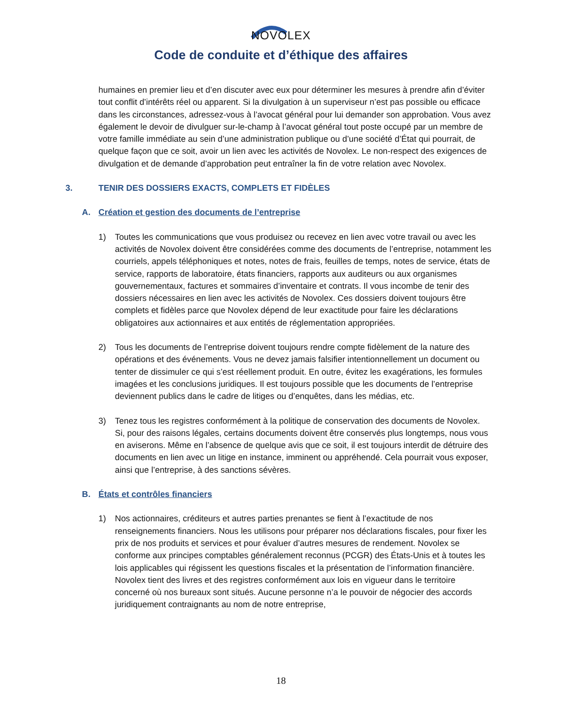NOVOLEX
Code de conduite et d’éthique des affaires
humaines en premier lieu et d’en discuter avec eux pour déterminer les mesures à prendre afin d’éviter tout conflit d’intérêts réel ou apparent. Si la divulgation à un superviseur n’est pas possible ou efficace dans les circonstances, adressez-vous à l’avocat général pour lui demander son approbation. Vous avez également le devoir de divulguer sur-le-champ à l’avocat général tout poste occupé par un membre de votre famille immédiate au sein d’une administration publique ou d’une société d’État qui pourrait, de quelque façon que ce soit, avoir un lien avec les activités de Novolex. Le non-respect des exigences de divulgation et de demande d’approbation peut entraîner la fin de votre relation avec Novolex.
3. TENIR DES DOSSIERS EXACTS, COMPLETS ET FIDÈLES
A. Création et gestion des documents de l’entreprise
1) Toutes les communications que vous produisez ou recevez en lien avec votre travail ou avec les activités de Novolex doivent être considérées comme des documents de l’entreprise, notamment les courriels, appels téléphoniques et notes, notes de frais, feuilles de temps, notes de service, états de service, rapports de laboratoire, états financiers, rapports aux auditeurs ou aux organismes gouvernementaux, factures et sommaires d’inventaire et contrats. Il vous incombe de tenir des dossiers nécessaires en lien avec les activités de Novolex. Ces dossiers doivent toujours être complets et fidèles parce que Novolex dépend de leur exactitude pour faire les déclarations obligatoires aux actionnaires et aux entités de réglementation appropriées.
2) Tous les documents de l’entreprise doivent toujours rendre compte fidèlement de la nature des opérations et des événements. Vous ne devez jamais falsifier intentionnellement un document ou tenter de dissimuler ce qui s’est réellement produit. En outre, évitez les exagérations, les formules imagées et les conclusions juridiques. Il est toujours possible que les documents de l’entreprise deviennent publics dans le cadre de litiges ou d’enquêtes, dans les médias, etc.
3) Tenez tous les registres conformément à la politique de conservation des documents de Novolex. Si, pour des raisons légales, certains documents doivent être conservés plus longtemps, nous vous en aviserons. Même en l’absence de quelque avis que ce soit, il est toujours interdit de détruire des documents en lien avec un litige en instance, imminent ou appréhendé. Cela pourrait vous exposer, ainsi que l’entreprise, à des sanctions sévères.
B. États et contrôles financiers
1) Nos actionnaires, créditeurs et autres parties prenantes se fient à l’exactitude de nos renseignements financiers. Nous les utilisons pour préparer nos déclarations fiscales, pour fixer les prix de nos produits et services et pour évaluer d’autres mesures de rendement. Novolex se conforme aux principes comptables généralement reconnus (PCGR) des États-Unis et à toutes les lois applicables qui régissent les questions fiscales et la présentation de l’information financière. Novolex tient des livres et des registres conformément aux lois en vigueur dans le territoire concerné où nos bureaux sont situés. Aucune personne n’a le pouvoir de négocier des accords juridiquement contraignants au nom de notre entreprise,
18